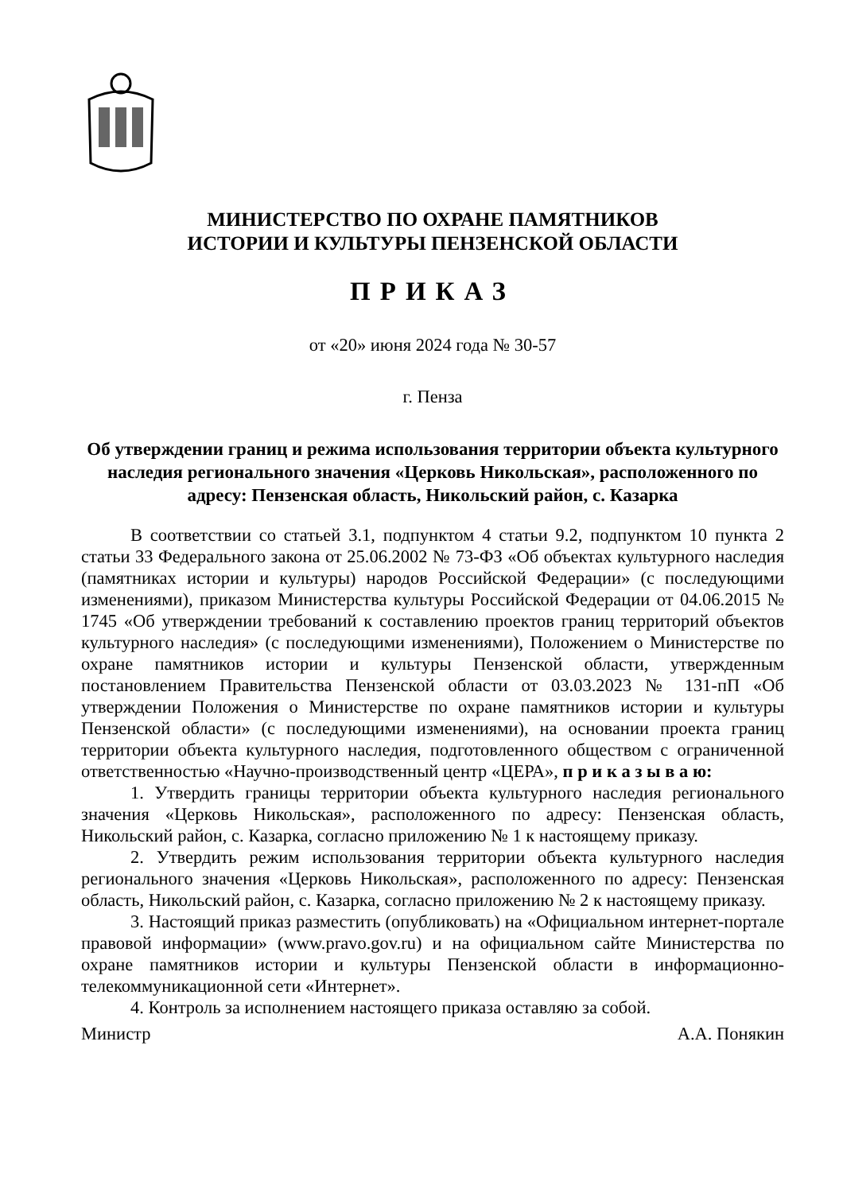МИНИСТЕРСТВО ПО ОХРАНЕ ПАМЯТНИКОВ
ИСТОРИИ И КУЛЬТУРЫ ПЕНЗЕНСКОЙ ОБЛАСТИ
ПРИКАЗ
от «20» июня 2024 года № 30-57
г. Пенза
Об утверждении границ и режима использования территории объекта культурного наследия регионального значения «Церковь Никольская», расположенного по адресу: Пензенская область, Никольский район, с. Казарка
В соответствии со статьей 3.1, подпунктом 4 статьи 9.2, подпунктом 10 пункта 2 статьи 33 Федерального закона от 25.06.2002 № 73-ФЗ «Об объектах культурного наследия (памятниках истории и культуры) народов Российской Федерации» (с последующими изменениями), приказом Министерства культуры Российской Федерации от 04.06.2015 № 1745 «Об утверждении требований к составлению проектов границ территорий объектов культурного наследия» (с последующими изменениями), Положением о Министерстве по охране памятников истории и культуры Пензенской области, утвержденным постановлением Правительства Пензенской области от 03.03.2023 № 131-пП «Об утверждении Положения о Министерстве по охране памятников истории и культуры Пензенской области» (с последующими изменениями), на основании проекта границ территории объекта культурного наследия, подготовленного обществом с ограниченной ответственностью «Научно-производственный центр «ЦЕРА», п р и к а з ы в а ю:
1. Утвердить границы территории объекта культурного наследия регионального значения «Церковь Никольская», расположенного по адресу: Пензенская область, Никольский район, с. Казарка, согласно приложению № 1 к настоящему приказу.
2. Утвердить режим использования территории объекта культурного наследия регионального значения «Церковь Никольская», расположенного по адресу: Пензенская область, Никольский район, с. Казарка, согласно приложению № 2 к настоящему приказу.
3. Настоящий приказ разместить (опубликовать) на «Официальном интернет-портале правовой информации» (www.pravo.gov.ru) и на официальном сайте Министерства по охране памятников истории и культуры Пензенской области в информационно-телекоммуникационной сети «Интернет».
4. Контроль за исполнением настоящего приказа оставляю за собой.
Министр А.А. Понякин